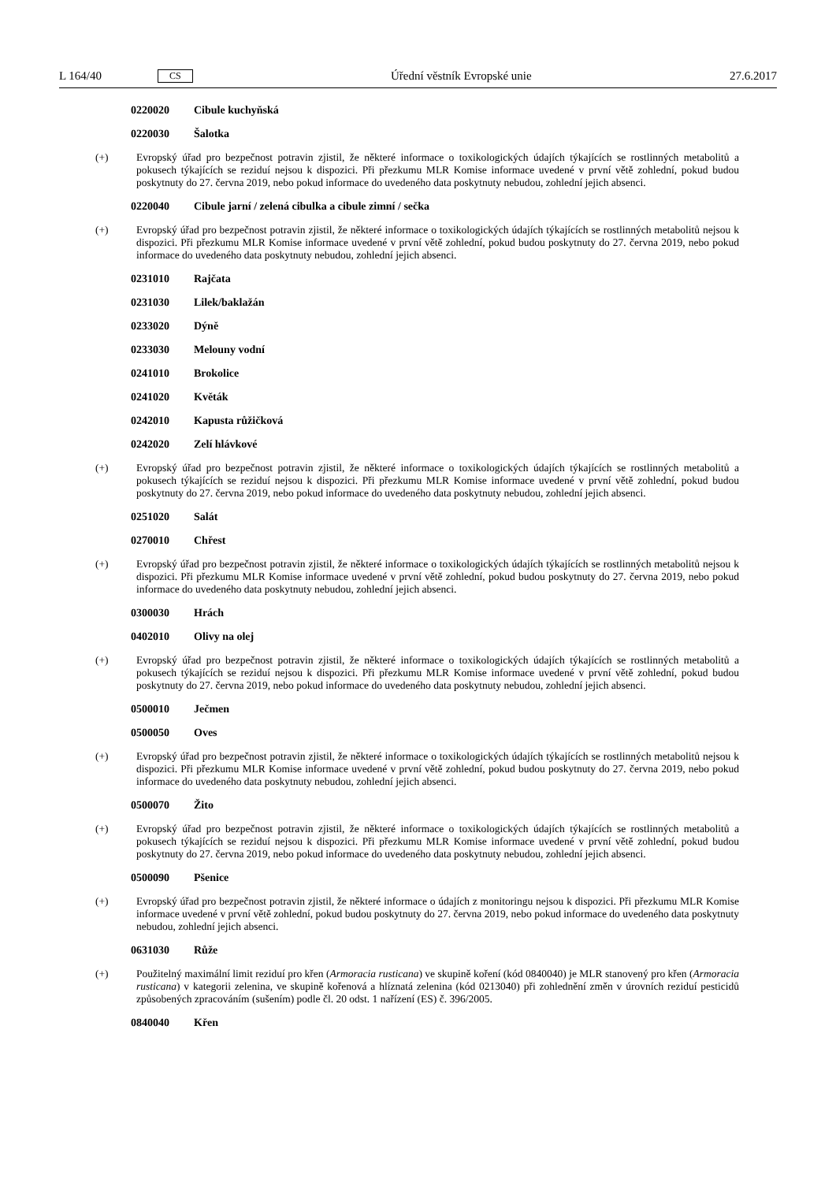L 164/40 CS Úřední věstník Evropské unie 27.6.2017
0220020 Cibule kuchyňská
0220030 Šalotka
(+) Evropský úřad pro bezpečnost potravin zjistil, že některé informace o toxikologických údajích týkajících se rostlinných metabolitů a pokusech týkajících se reziduí nejsou k dispozici. Při přezkumu MLR Komise informace uvedené v první větě zohlední, pokud budou poskytnuty do 27. června 2019, nebo pokud informace do uvedeného data poskytnuty nebudou, zohlední jejich absenci.
0220040 Cibule jarní / zelená cibulka a cibule zimní / sečka
(+) Evropský úřad pro bezpečnost potravin zjistil, že některé informace o toxikologických údajích týkajících se rostlinných metabolitů nejsou k dispozici. Při přezkumu MLR Komise informace uvedené v první větě zohlední, pokud budou poskytnuty do 27. června 2019, nebo pokud informace do uvedeného data poskytnuty nebudou, zohlední jejich absenci.
0231010 Rajčata
0231030 Lilek/baklažán
0233020 Dýně
0233030 Melouny vodní
0241010 Brokolice
0241020 Květák
0242010 Kapusta růžičková
0242020 Zelí hlávkové
(+) Evropský úřad pro bezpečnost potravin zjistil, že některé informace o toxikologických údajích týkajících se rostlinných metabolitů a pokusech týkajících se reziduí nejsou k dispozici. Při přezkumu MLR Komise informace uvedené v první větě zohlední, pokud budou poskytnuty do 27. června 2019, nebo pokud informace do uvedeného data poskytnuty nebudou, zohlední jejich absenci.
0251020 Salát
0270010 Chřest
(+) Evropský úřad pro bezpečnost potravin zjistil, že některé informace o toxikologických údajích týkajících se rostlinných metabolitů nejsou k dispozici. Při přezkumu MLR Komise informace uvedené v první větě zohlední, pokud budou poskytnuty do 27. června 2019, nebo pokud informace do uvedeného data poskytnuty nebudou, zohlední jejich absenci.
0300030 Hrách
0402010 Olivy na olej
(+) Evropský úřad pro bezpečnost potravin zjistil, že některé informace o toxikologických údajích týkajících se rostlinných metabolitů a pokusech týkajících se reziduí nejsou k dispozici. Při přezkumu MLR Komise informace uvedené v první větě zohlední, pokud budou poskytnuty do 27. června 2019, nebo pokud informace do uvedeného data poskytnuty nebudou, zohlední jejich absenci.
0500010 Ječmen
0500050 Oves
(+) Evropský úřad pro bezpečnost potravin zjistil, že některé informace o toxikologických údajích týkajících se rostlinných metabolitů nejsou k dispozici. Při přezkumu MLR Komise informace uvedené v první větě zohlední, pokud budou poskytnuty do 27. června 2019, nebo pokud informace do uvedeného data poskytnuty nebudou, zohlední jejich absenci.
0500070 Žito
(+) Evropský úřad pro bezpečnost potravin zjistil, že některé informace o toxikologických údajích týkajících se rostlinných metabolitů a pokusech týkajících se reziduí nejsou k dispozici. Při přezkumu MLR Komise informace uvedené v první větě zohlední, pokud budou poskytnuty do 27. června 2019, nebo pokud informace do uvedeného data poskytnuty nebudou, zohlední jejich absenci.
0500090 Pšenice
(+) Evropský úřad pro bezpečnost potravin zjistil, že některé informace o údajích z monitoringu nejsou k dispozici. Při přezkumu MLR Komise informace uvedené v první větě zohlední, pokud budou poskytnuty do 27. června 2019, nebo pokud informace do uvedeného data poskytnuty nebudou, zohlední jejich absenci.
0631030 Růže
(+) Použitelný maximální limit reziduí pro křen (Armoracia rusticana) ve skupině koření (kód 0840040) je MLR stanovený pro křen (Armoracia rusticana) v kategorii zelenina, ve skupině kořenová a hlíznatá zelenina (kód 0213040) při zohlednění změn v úrovních reziduí pesticidů způsobených zpracováním (sušením) podle čl. 20 odst. 1 nařízení (ES) č. 396/2005.
0840040 Křen